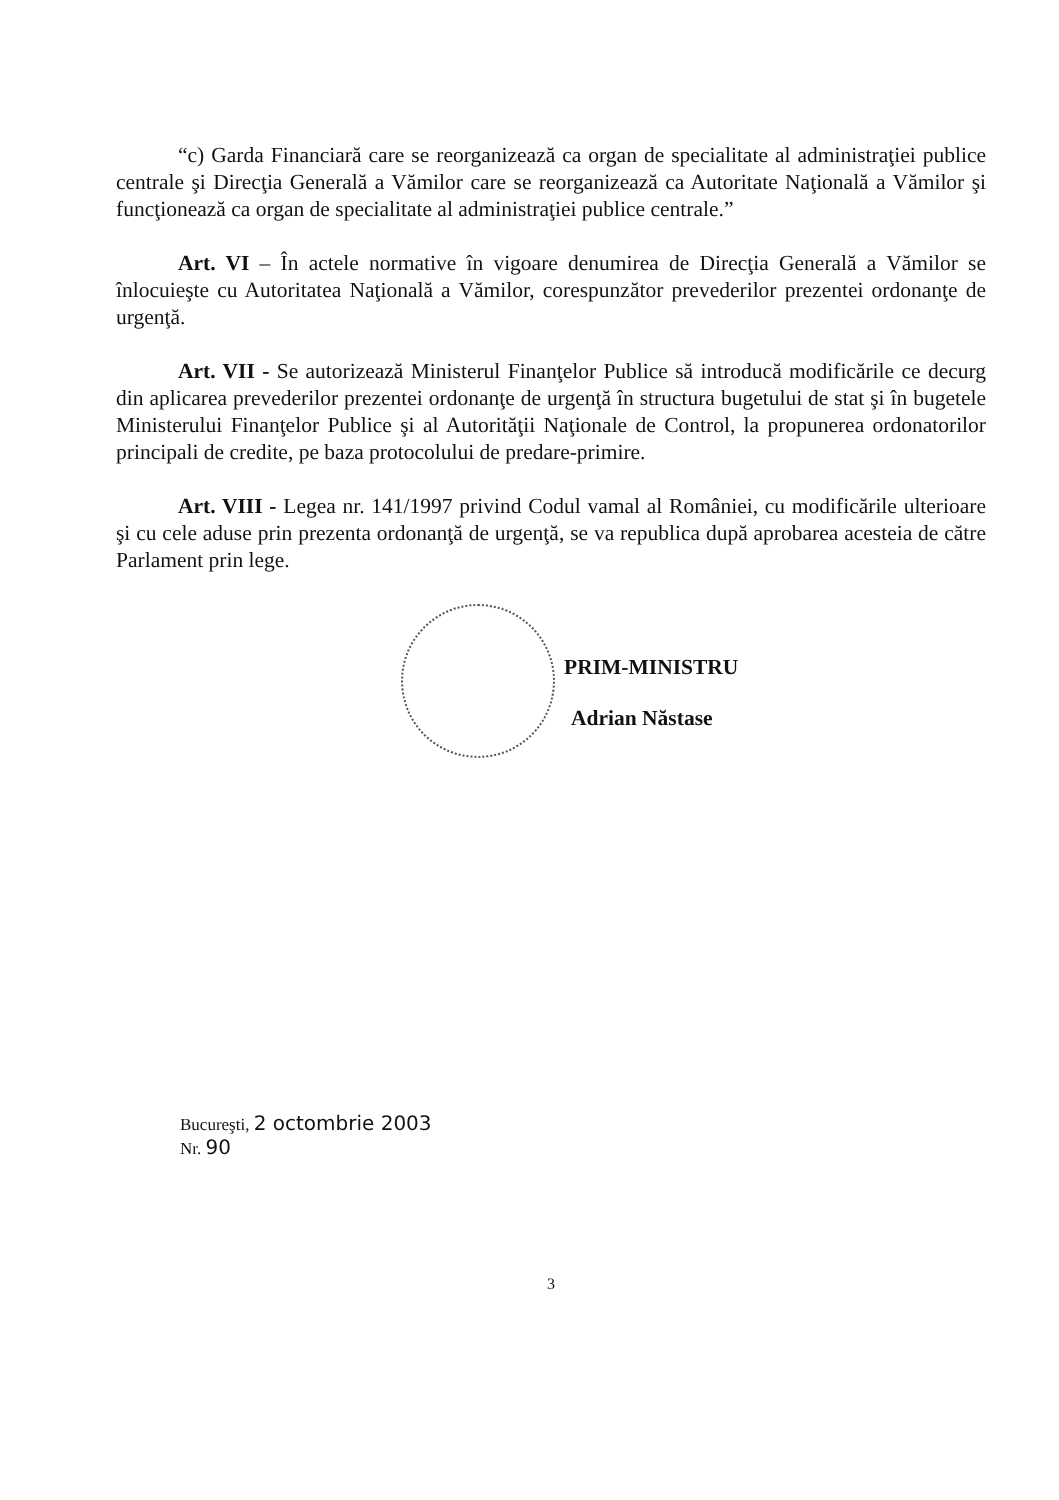“c) Garda Financiară care se reorganizează ca organ de specialitate al administraţiei publice centrale şi Direcţia Generală a Vămilor care se reorganizează ca Autoritate Naţională a Vămilor şi funcţionează ca organ de specialitate al administraţiei publice centrale.”
Art. VI – În actele normative în vigoare denumirea de Direcţia Generală a Vămilor se înlocuieşte cu Autoritatea Naţională a Vămilor, corespunzător prevederilor prezentei ordonanţe de urgenţă.
Art. VII - Se autorizează Ministerul Finanţelor Publice să introducă modificările ce decurg din aplicarea prevederilor prezentei ordonanţe de urgenţă în structura bugetului de stat şi în bugetele Ministerului Finanţelor Publice şi al Autorităţii Naţionale de Control, la propunerea ordonatorilor principali de credite, pe baza protocolului de predare-primire.
Art. VIII - Legea nr. 141/1997 privind Codul vamal al României, cu modificările ulterioare şi cu cele aduse prin prezenta ordonanţă de urgenţă, se va republica după aprobarea acesteia de către Parlament prin lege.
PRIM-MINISTRU
Adrian Năstase
Bucureşti, 2 octombrie 2003
Nr. 90
3